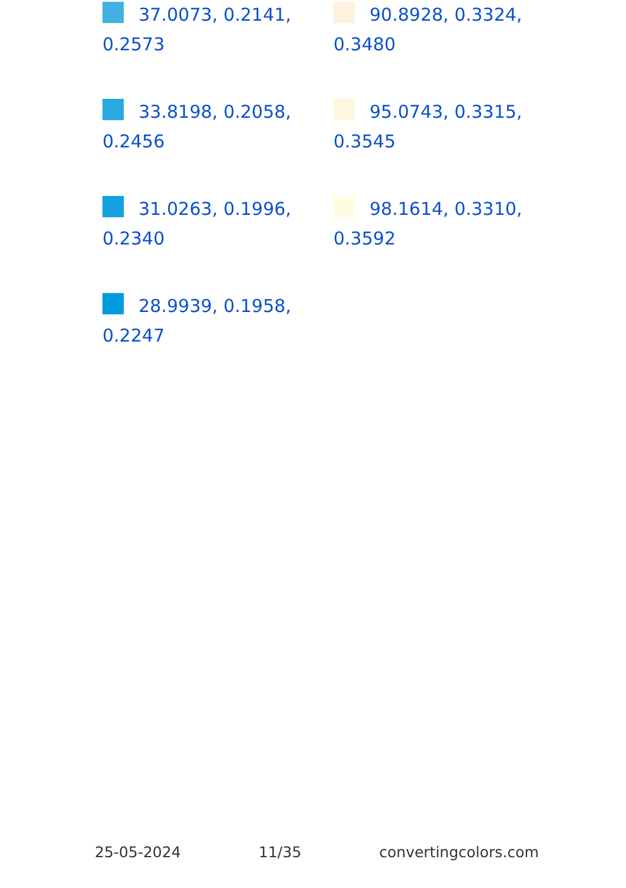37.0073, 0.2141, 0.2573
90.8928, 0.3324, 0.3480
33.8198, 0.2058, 0.2456
95.0743, 0.3315, 0.3545
31.0263, 0.1996, 0.2340
98.1614, 0.3310, 0.3592
28.9939, 0.1958, 0.2247
25-05-2024 11/35 convertingcolors.com